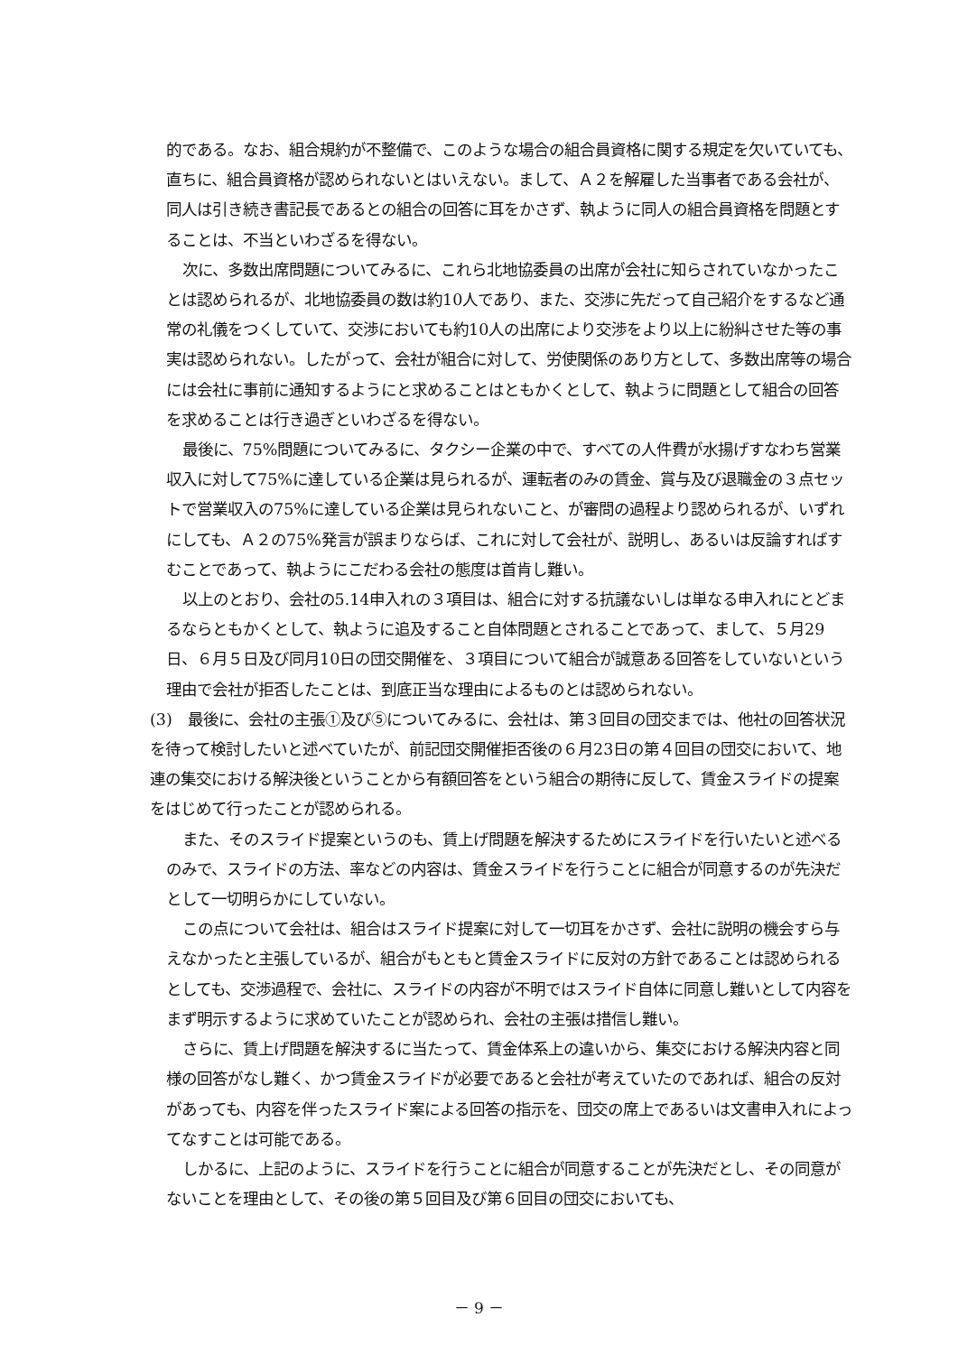的である。なお、組合規約が不整備で、このような場合の組合員資格に関する規定を欠いていても、直ちに、組合員資格が認められないとはいえない。まして、Ａ２を解雇した当事者である会社が、同人は引き続き書記長であるとの組合の回答に耳をかさず、執ように同人の組合員資格を問題とすることは、不当といわざるを得ない。
次に、多数出席問題についてみるに、これら北地協委員の出席が会社に知らされていなかったことは認められるが、北地協委員の数は約10人であり、また、交渉に先だって自己紹介をするなど通常の礼儀をつくしていて、交渉においても約10人の出席により交渉をより以上に紛糾させた等の事実は認められない。したがって、会社が組合に対して、労使関係のあり方として、多数出席等の場合には会社に事前に通知するようにと求めることはともかくとして、執ように問題として組合の回答を求めることは行き過ぎといわざるを得ない。
最後に、75%問題についてみるに、タクシー企業の中で、すべての人件費が水揚げすなわち営業収入に対して75%に達している企業は見られるが、運転者のみの賃金、賞与及び退職金の３点セットで営業収入の75%に達している企業は見られないこと、が審問の過程より認められるが、いずれにしても、Ａ２の75%発言が誤まりならば、これに対して会社が、説明し、あるいは反論すればすむことであって、執ようにこだわる会社の態度は首肯し難い。
以上のとおり、会社の5.14申入れの３項目は、組合に対する抗議ないしは単なる申入れにとどまるならともかくとして、執ように追及すること自体問題とされることであって、まして、５月29日、６月５日及び同月10日の団交開催を、３項目について組合が誠意ある回答をしていないという理由で会社が拒否したことは、到底正当な理由によるものとは認められない。
(3)　最後に、会社の主張①及び⑤についてみるに、会社は、第３回目の団交までは、他社の回答状況を待って検討したいと述べていたが、前記団交開催拒否後の６月23日の第４回目の団交において、地連の集交における解決後ということから有額回答をという組合の期待に反して、賃金スライドの提案をはじめて行ったことが認められる。
また、そのスライド提案というのも、賃上げ問題を解決するためにスライドを行いたいと述べるのみで、スライドの方法、率などの内容は、賃金スライドを行うことに組合が同意するのが先決だとして一切明らかにしていない。
この点について会社は、組合はスライド提案に対して一切耳をかさず、会社に説明の機会すら与えなかったと主張しているが、組合がもともと賃金スライドに反対の方針であることは認められるとしても、交渉過程で、会社に、スライドの内容が不明ではスライド自体に同意し難いとして内容をまず明示するように求めていたことが認められ、会社の主張は措信し難い。
さらに、賃上げ問題を解決するに当たって、賃金体系上の違いから、集交における解決内容と同様の回答がなし難く、かつ賃金スライドが必要であると会社が考えていたのであれば、組合の反対があっても、内容を伴ったスライド案による回答の指示を、団交の席上であるいは文書申入れによってなすことは可能である。
しかるに、上記のように、スライドを行うことに組合が同意することが先決だとし、その同意がないことを理由として、その後の第５回目及び第６回目の団交においても、
－ 9 －